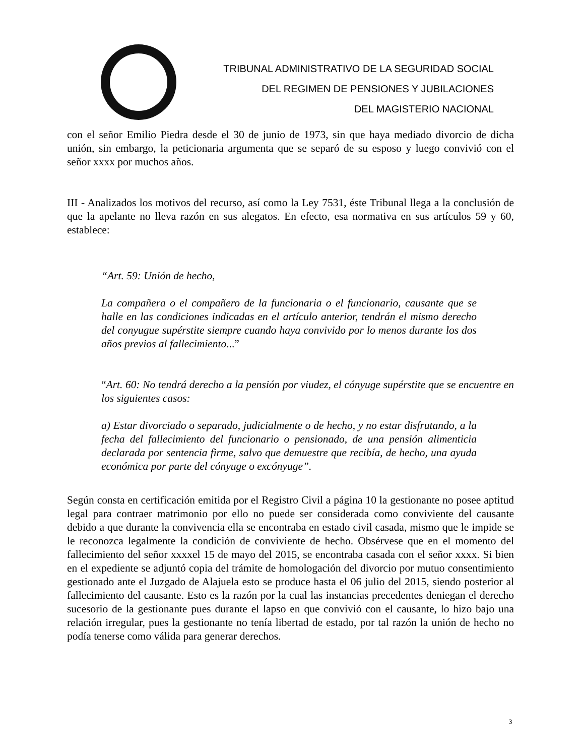TRIBUNAL ADMINISTRATIVO DE LA SEGURIDAD SOCIAL
DEL REGIMEN DE PENSIONES Y JUBILACIONES
DEL MAGISTERIO NACIONAL
con el señor Emilio Piedra desde el 30 de junio de 1973, sin que haya mediado divorcio de dicha unión, sin embargo, la peticionaria argumenta que se separó de su esposo y luego convivió con el señor xxxx por muchos años.
III - Analizados los motivos del recurso, así como la Ley 7531, éste Tribunal llega a la conclusión de que la apelante no lleva razón en sus alegatos. En efecto, esa normativa en sus artículos 59 y 60, establece:
“Art. 59: Unión de hecho,
La compañera o el compañero de la funcionaria o el funcionario, causante que se halle en las condiciones indicadas en el artículo anterior, tendrán el mismo derecho del conyugue supérstite siempre cuando haya convivido por lo menos durante los dos años previos al fallecimiento...”
“Art. 60: No tendrá derecho a la pensión por viudez, el cónyuge supérstite que se encuentre en los siguientes casos:
a) Estar divorciado o separado, judicialmente o de hecho, y no estar disfrutando, a la fecha del fallecimiento del funcionario o pensionado, de una pensión alimenticia declarada por sentencia firme, salvo que demuestre que recibía, de hecho, una ayuda económica por parte del cónyuge o excónyuge”.
Según consta en certificación emitida por el Registro Civil a página 10 la gestionante no posee aptitud legal para contraer matrimonio por ello no puede ser considerada como conviviente del causante debido a que durante la convivencia ella se encontraba en estado civil casada, mismo que le impide se le reconozca legalmente la condición de conviviente de hecho. Obsérvese que en el momento del fallecimiento del señor xxxxel 15 de mayo del 2015, se encontraba casada con el señor xxxx. Si bien en el expediente se adjuntó copia del trámite de homologación del divorcio por mutuo consentimiento gestionado ante el Juzgado de Alajuela esto se produce hasta el 06 julio del 2015, siendo posterior al fallecimiento del causante. Esto es la razón por la cual las instancias precedentes deniegan el derecho sucesorio de la gestionante pues durante el lapso en que convivió con el causante, lo hizo bajo una relación irregular, pues la gestionante no tenía libertad de estado, por tal razón la unión de hecho no podía tenerse como válida para generar derechos.
3